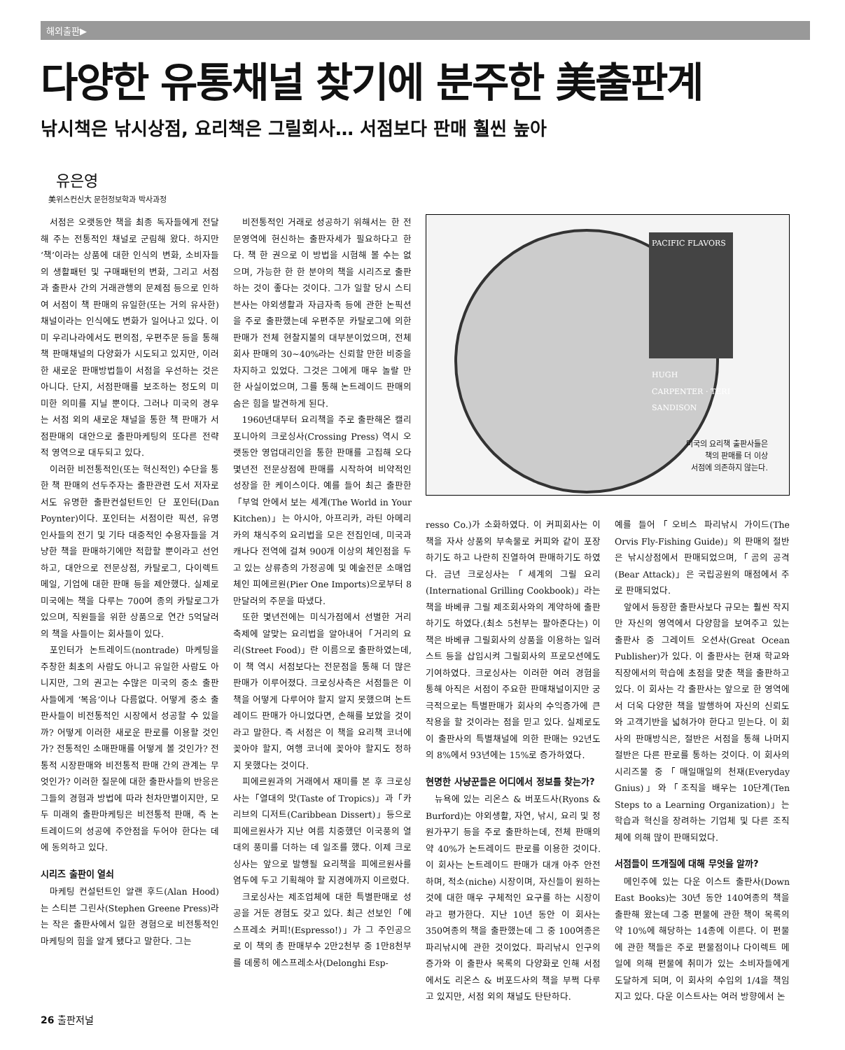해외출판▶
다양한 유통채널 찾기에 분주한 美출판계
낚시책은 낚시상점, 요리책은 그릴회사… 서점보다 판매 훨씬 높아
유은영
美위스컨신大 문헌정보학과 박사과정
서점은 오랫동안 책을 최종 독자들에게 전달해 주는 전통적인 채널로 군림해 왔다. 하지만 ‘책’이라는 상품에 대한 인식의 변화, 소비자들의 생활패턴 및 구매패턴의 변화, 그리고 서점과 출판사 간의 거래관행의 문제점 등으로 인하여 서점이 책 판매의 유일한(또는 거의 유사한) 채널이라는 인식에도 변화가 일어나고 있다. 이미 우리나라에서도 편의점, 우편주문 등을 통해 책 판매채널의 다양화가 시도되고 있지만, 이러한 새로운 판매방법들이 서점을 우선하는 것은 아니다. 단지, 서점판매를 보조하는 정도의 미미한 의미를 지닐 뿐이다. 그러나 미국의 경우는 서점 외의 새로운 채널을 통한 책 판매가 서점판매의 대안으로 출판마케팅의 또다른 전략적 영역으로 대두되고 있다.
이러한 비전통적인(또는 혁신적인) 수단을 통한 책 판매의 선두주자는 출판관련 도서 저자로서도 유명한 출판컨설턴트인 단 포인터(Dan Poynter)이다. 포인터는 서점이란 픽션, 유명인사들의 전기 및 기타 대중적인 수용자들을 겨냥한 책을 판매하기에만 적합할 뿐이라고 선언하고, 대안으로 전문상점, 카탈로그, 다이렉트 메일, 기업에 대한 판매 등을 제안했다. 실제로 미국에는 책을 다루는 700여 종의 카탈로그가 있으며, 직원들을 위한 상품으로 연간 5억달러의 책을 사들이는 회사들이 있다.
포인터가 논트레이드(nontrade) 마케팅을 주창한 최초의 사람도 아니고 유일한 사람도 아니지만, 그의 권고는 수많은 미국의 중소 출판사들에게 ‘복음’이나 다름없다. 어떻게 중소 출판사들이 비전통적인 시장에서 성공할 수 있을까? 어떻게 이러한 새로운 판로를 이용할 것인가? 전통적인 소매판매를 어떻게 볼 것인가? 전통적 시장판매와 비전통적 판매 간의 관계는 무엇인가? 이러한 질문에 대한 출판사들의 반응은 그들의 경험과 방법에 따라 천차만별이지만, 모두 미래의 출판마케팅은 비전통적 판매, 즉 논트레이드의 성공에 주안점을 두어야 한다는 데에 동의하고 있다.
시리즈 출판이 열쇠
마케팅 컨설턴트인 알랜 후드(Alan Hood)는 스티븐 그린사(Stephen Greene Press)라는 작은 출판사에서 일한 경험으로 비전통적인 마케팅의 힘을 알게 됐다고 말한다. 그는
비전통적인 거래로 성공하기 위해서는 한 전문영역에 헌신하는 출판자세가 필요하다고 한다. 책 한 권으로 이 방법을 시험해 볼 수는 없으며, 가능한 한 한 분야의 책을 시리즈로 출판하는 것이 좋다는 것이다. 그가 일할 당시 스티븐사는 야외생활과 자급자족 등에 관한 논픽션을 주로 출판했는데 우편주문 카탈로그에 의한 판매가 전체 현찰지불의 대부분이었으며, 전체 회사 판매의 30~40%라는 신뢰할 만한 비중을 차지하고 있었다. 그것은 그에게 매우 놀랄 만한 사실이었으며, 그를 통해 논트레이드 판매의 숨은 힘을 발견하게 된다.
1960년대부터 요리책을 주로 출판해온 캘리포니아의 크로싱사(Crossing Press) 역시 오랫동안 영업대리인을 통한 판매를 고집해 오다 몇년전 전문상점에 판매를 시작하여 비약적인 성장을 한 케이스이다. 예를 들어 최근 출판한「부엌 안에서 보는 세계(The World in Your Kitchen)」는 아시아, 아프리카, 라틴 아메리카의 채식주의 요리법을 모은 전집인데, 미국과 캐나다 전역에 걸쳐 900개 이상의 체인점을 두고 있는 상류층의 가정공예 및 예술전문 소매업체인 피에르원(Pier One Imports)으로부터 8만달러의 주문을 따냈다.
또한 몇년전에는 미식가점에서 선별한 거리축제에 알맞는 요리법을 알아내어「거리의 요리(Street Food)」란 이름으로 출판하였는데, 이 책 역시 서점보다는 전문점을 통해 더 많은 판매가 이루어졌다. 크로싱사측은 서점들은 이 책을 어떻게 다루어야 할지 알지 못했으며 논트레이드 판매가 아니었다면, 손해를 보았을 것이라고 말한다. 즉 서점은 이 책을 요리책 코너에 꽂아야 할지, 여행 코너에 꽂아야 할지도 정하지 못했다는 것이다.
피에르원과의 거래에서 재미를 본 후 크로싱사는「열대의 맛(Taste of Tropics)」과「카리브의 디저트(Caribbean Dissert)」등으로 피에르원사가 지난 여름 치중했던 이국풍의 열대의 풍미를 더하는 데 일조를 했다. 이제 크로싱사는 앞으로 발행될 요리책을 피에르원사를 염두에 두고 기획해야 할 지경에까지 이르렀다.
크로싱사는 제조업체에 대한 특별판매로 성공을 거둔 경험도 갖고 있다. 최근 선보인「에스프레소 커피!(Espresso!)」가 그 주인공으로 이 책의 총 판매부수 2만2천부 중 1만8천부를 데롱히 에스프레소사(Delonghi Esp-
PACIFIC FLAVORS
HUGH CARPENTER · TERI SANDISON
미국의 요리책 출판사들은
책의 판매를 더 이상
서점에 의존하지 않는다.
resso Co.)가 소화하였다. 이 커피회사는 이 책을 자사 상품의 부속물로 커피와 같이 포장하기도 하고 나란히 진열하여 판매하기도 하였다. 금년 크로싱사는「세계의 그릴 요리(International Grilling Cookbook)」라는 책을 바베큐 그릴 제조회사와의 계약하에 출판하기도 하였다.(최소 5천부는 팔아준다는) 이 책은 바베큐 그릴회사의 상품을 이용하는 일러스트 등을 삽입시켜 그릴회사의 프로모션에도 기여하였다. 크로싱사는 이러한 여러 경험을 통해 아직은 서점이 주요한 판매채널이지만 궁극적으로는 특별판매가 회사의 수익증가에 큰 작용을 할 것이라는 점을 믿고 있다. 실제로도 이 출판사의 특별채널에 의한 판매는 92년도의 8%에서 93년에는 15%로 증가하였다.
현명한 사냥꾼들은 어디에서 정보를 찾는가?
뉴욕에 있는 리온스 & 버포드사(Ryons & Burford)는 야외생활, 자연, 낚시, 요리 및 정원가꾸기 등을 주로 출판하는데, 전체 판매의 약 40%가 논트레이드 판로를 이용한 것이다. 이 회사는 논트레이드 판매가 대개 아주 안전하며, 적소(niche) 시장이며, 자신들이 원하는 것에 대한 매우 구체적인 요구를 하는 시장이라고 평가한다. 지난 10년 동안 이 회사는 350여종의 책을 출판했는데 그 중 100여종은 파리낚시에 관한 것이었다. 파리낚시 인구의 증가와 이 출판사 목록의 다양화로 인해 서점에서도 리온스 & 버포드사의 책을 부쩍 다루고 있지만, 서점 외의 채널도 탄탄하다.
예를 들어「오비스 파리낚시 가이드(The Orvis Fly-Fishing Guide)」의 판매의 절반은 낚시상점에서 판매되었으며,「곰의 공격(Bear Attack)」은 국립공원의 매점에서 주로 판매되었다.
앞에서 등장한 출판사보다 규모는 훨씬 작지만 자신의 영역에서 다양함을 보여주고 있는 출판사 중 그레이트 오션사(Great Ocean Publisher)가 있다. 이 출판사는 현재 학교와 직장에서의 학습에 초점을 맞춘 책을 출판하고 있다. 이 회사는 각 출판사는 앞으로 한 영역에서 더욱 다양한 책을 발행하여 자신의 신뢰도와 고객기반을 넓혀가야 한다고 믿는다. 이 회사의 판매방식은, 절반은 서점을 통해 나머지 절반은 다른 판로를 통하는 것이다. 이 회사의 시리즈물 중「매일매일의 천재(Everyday Gnius)」와「조직을 배우는 10단계(Ten Steps to a Learning Organization)」는 학습과 혁신을 장려하는 기업체 및 다른 조직체에 의해 많이 판매되었다.
서점들이 뜨개질에 대해 무엇을 알까?
메인주에 있는 다운 이스트 출판사(Down East Books)는 30년 동안 140여종의 책을 출판해 왔는데 그중 편물에 관한 책이 목록의 약 10%에 해당하는 14종에 이른다. 이 편물에 관한 책들은 주로 편물점이나 다이렉트 메일에 의해 편물에 취미가 있는 소비자들에게 도달하게 되며, 이 회사의 수입의 1/4을 책임지고 있다. 다운 이스트사는 여러 방향에서 논
26 출판저널